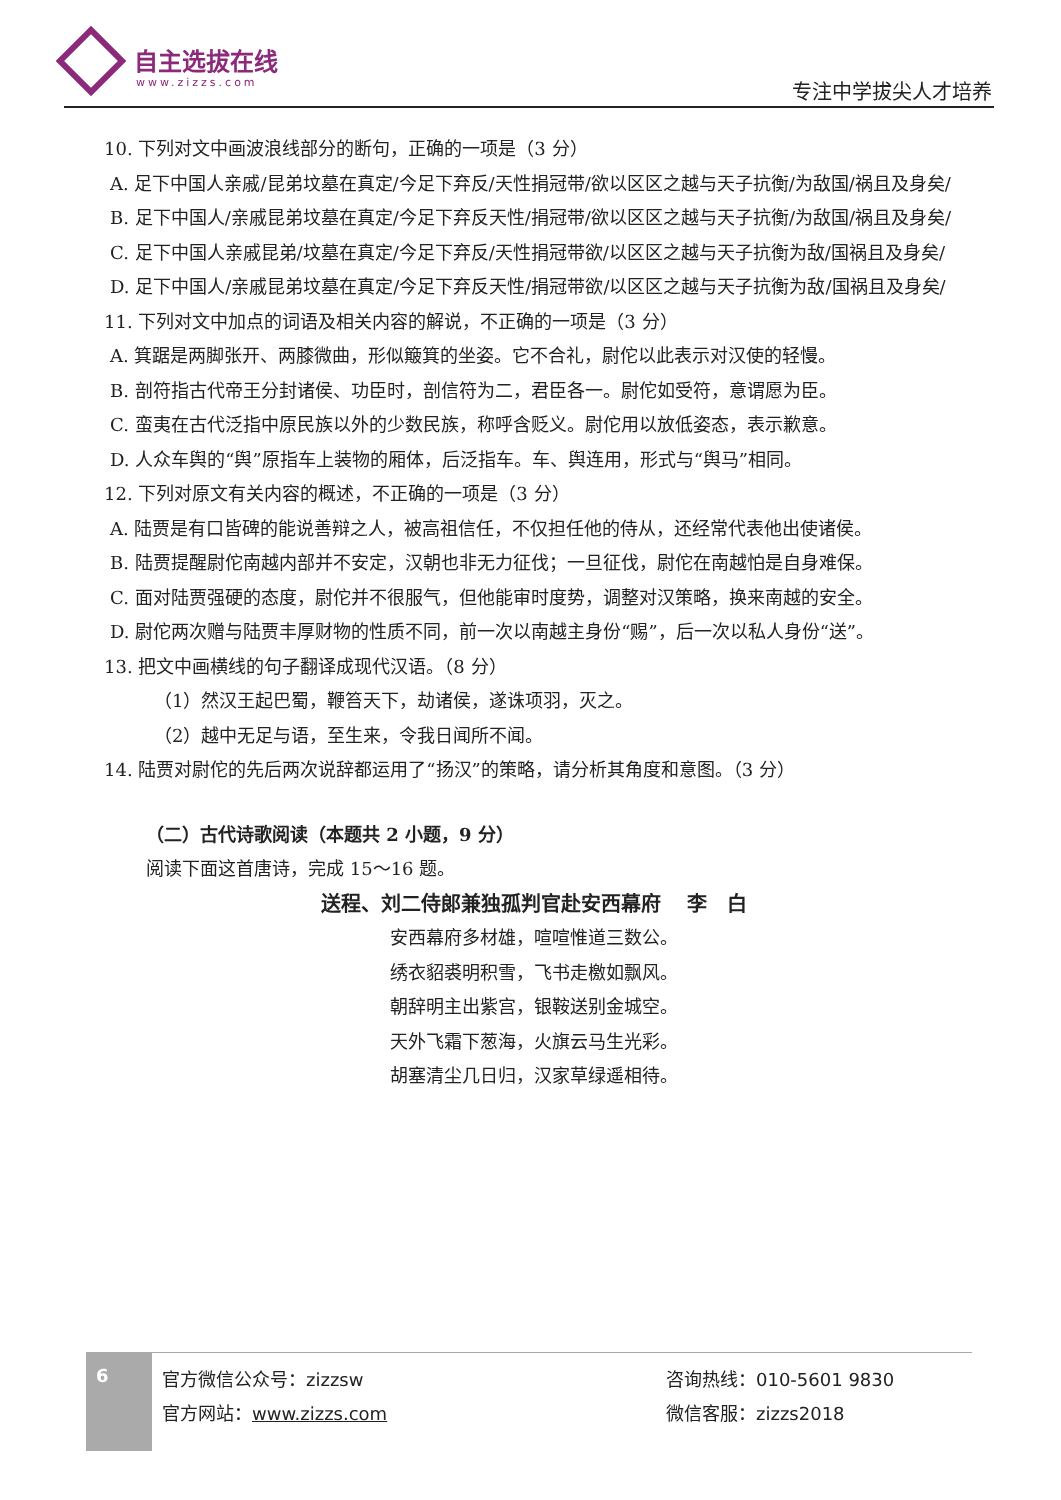自主选拔在线
www.zizzs.com 专注中学拔尖人才培养
10. 下列对文中画波浪线部分的断句，正确的一项是（3 分）
A. 足下中国人亲戚/昆弟坟墓在真定/今足下弃反/天性捐冠带/欲以区区之越与天子抗衡/为敌国/祸且及身矣/
B. 足下中国人/亲戚昆弟坟墓在真定/今足下弃反天性/捐冠带/欲以区区之越与天子抗衡/为敌国/祸且及身矣/
C. 足下中国人亲戚昆弟/坟墓在真定/今足下弃反/天性捐冠带欲/以区区之越与天子抗衡为敌/国祸且及身矣/
D. 足下中国人/亲戚昆弟坟墓在真定/今足下弃反天性/捐冠带欲/以区区之越与天子抗衡为敌/国祸且及身矣/
11. 下列对文中加点的词语及相关内容的解说，不正确的一项是（3 分）
A. 箕踞是两脚张开、两膝微曲，形似簸箕的坐姿。它不合礼，尉佗以此表示对汉使的轻慢。
B. 剖符指古代帝王分封诸侯、功臣时，剖信符为二，君臣各一。尉佗如受符，意谓愿为臣。
C. 蛮夷在古代泛指中原民族以外的少数民族，称呼含贬义。尉佗用以放低姿态，表示歉意。
D. 人众车舆的“舆”原指车上装物的厢体，后泛指车。车、舆连用，形式与“舆马”相同。
12. 下列对原文有关内容的概述，不正确的一项是（3 分）
A. 陆贾是有口皆碑的能说善辩之人，被高祖信任，不仅担任他的侍从，还经常代表他出使诸侯。
B. 陆贾提醒尉佗南越内部并不安定，汉朝也非无力征伐；一旦征伐，尉佗在南越怕是自身难保。
C. 面对陆贾强硬的态度，尉佗并不很服气，但他能审时度势，调整对汉策略，换来南越的安全。
D. 尉佗两次赠与陆贾丰厚财物的性质不同，前一次以南越主身份“赐”，后一次以私人身份“送”。
13. 把文中画横线的句子翻译成现代汉语。（8 分）
（1）然汉王起巴蜀，鞭笞天下，劫诸侯，遂诛项羽，灭之。
（2）越中无足与语，至生来，令我日闻所不闻。
14. 陆贾对尉佗的先后两次说辞都运用了“扬汉”的策略，请分析其角度和意图。（3 分）
（二）古代诗歌阅读（本题共 2 小题，9 分）
阅读下面这首唐诗，完成 15～16 题。
送程、刘二侍郎兼独孤判官赴安西幕府 　李　白
安西幕府多材雄，喧喧惟道三数公。
绣衣貂裘明积雪，飞书走檄如飘风。
朝辞明主出紫宫，银鞍送别金城空。
天外飞霜下葱海，火旗云马生光彩。
胡塞清尘几日归，汉家草绿遥相待。
6
官方微信公众号：zizzsw
官方网站：www.zizzs.com
咨询热线：010-5601 9830
微信客服：zizzs2018